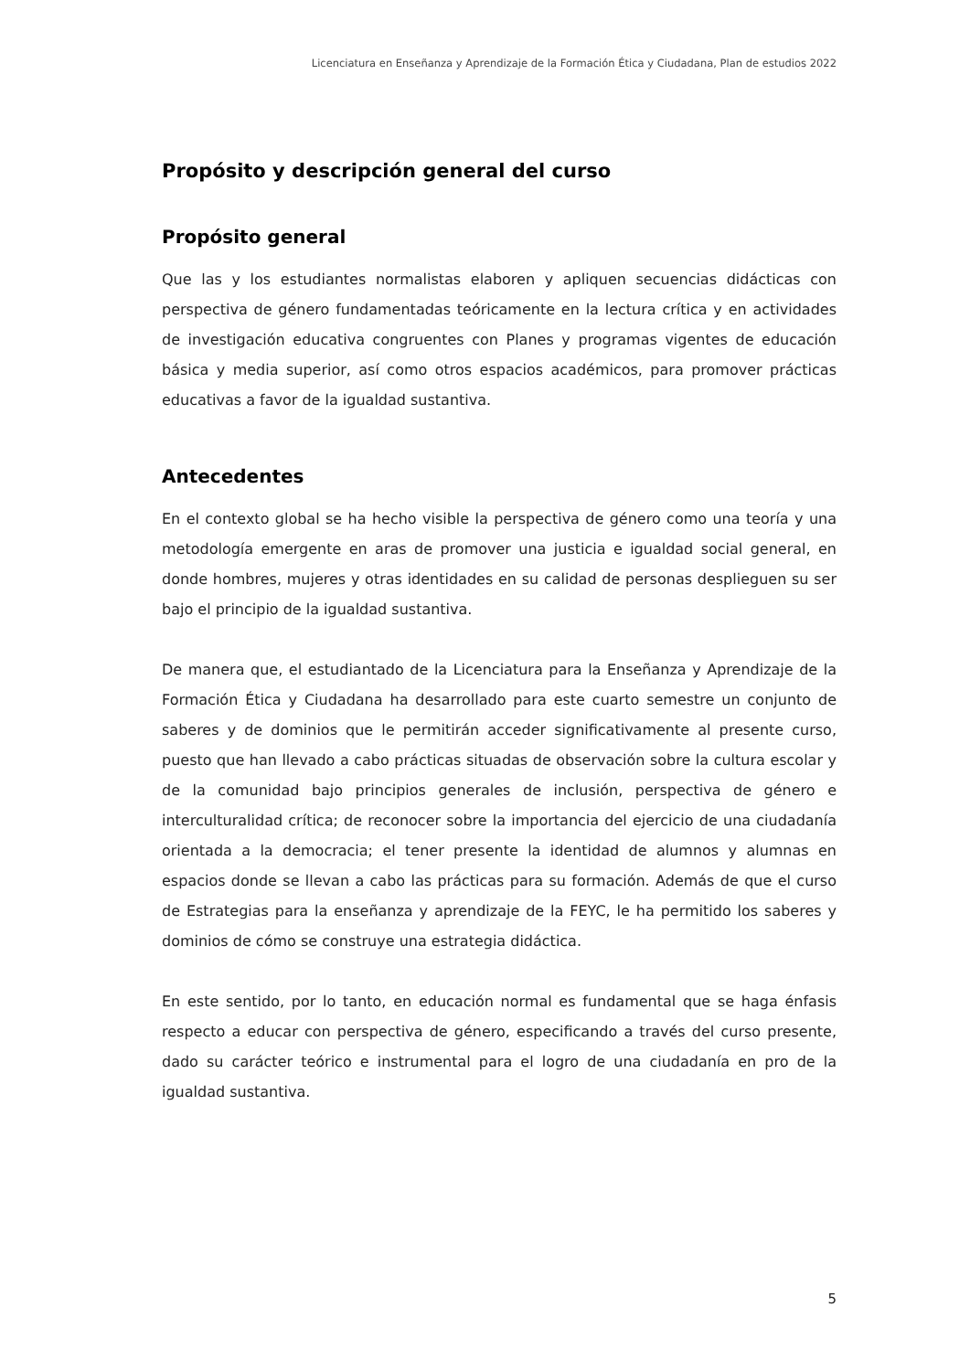Licenciatura en Enseñanza y Aprendizaje de la Formación Ética y Ciudadana, Plan de estudios 2022
Propósito y descripción general del curso
Propósito general
Que las y los estudiantes normalistas elaboren y apliquen secuencias didácticas con perspectiva de género fundamentadas teóricamente en la lectura crítica y en actividades de investigación educativa congruentes con Planes y programas vigentes de educación básica y media superior, así como otros espacios académicos, para promover prácticas educativas a favor de la igualdad sustantiva.
Antecedentes
En el contexto global se ha hecho visible la perspectiva de género como una teoría y una metodología emergente en aras de promover una justicia e igualdad social general, en donde hombres, mujeres y otras identidades en su calidad de personas desplieguen su ser bajo el principio de la igualdad sustantiva.
De manera que, el estudiantado de la Licenciatura para la Enseñanza y Aprendizaje de la Formación Ética y Ciudadana ha desarrollado para este cuarto semestre un conjunto de saberes y de dominios que le permitirán acceder significativamente al presente curso, puesto que han llevado a cabo prácticas situadas de observación sobre la cultura escolar y de la comunidad bajo principios generales de inclusión, perspectiva de género e interculturalidad crítica; de reconocer sobre la importancia del ejercicio de una ciudadanía orientada a la democracia; el tener presente la identidad de alumnos y alumnas en espacios donde se llevan a cabo las prácticas para su formación. Además de que el curso de Estrategias para la enseñanza y aprendizaje de la FEYC, le ha permitido los saberes y dominios de cómo se construye una estrategia didáctica.
En este sentido, por lo tanto, en educación normal es fundamental que se haga énfasis respecto a educar con perspectiva de género, especificando a través del curso presente, dado su carácter teórico e instrumental para el logro de una ciudadanía en pro de la igualdad sustantiva.
5